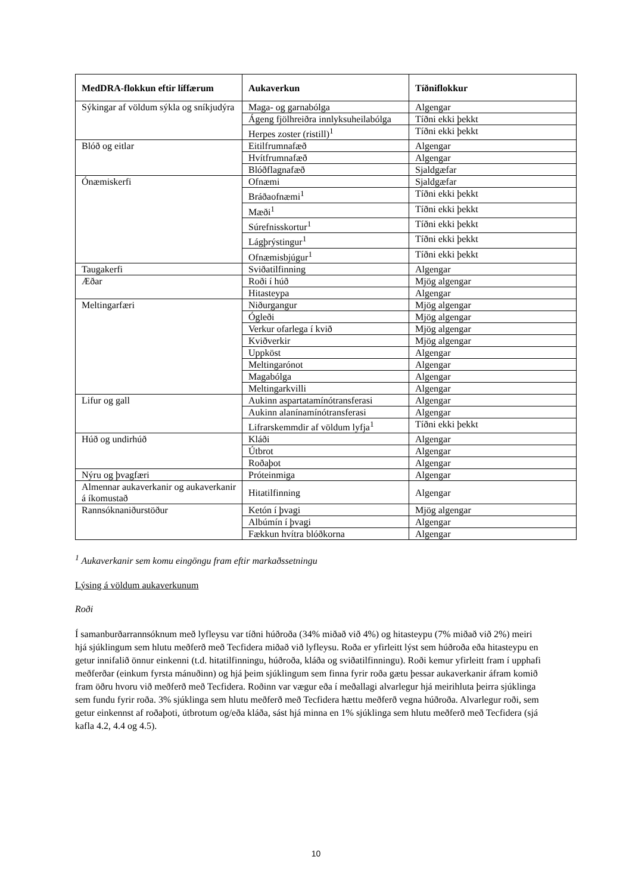| MedDRA-flokkun eftir líffærum | Aukaverkun | Tíðniflokkur |
| --- | --- | --- |
| Sýkingar af völdum sýkla og sníkjudýra | Maga- og garnabólga | Algengar |
| | Ágeng fjölhreiðra innlyksuheilabólga | Tíðni ekki þekkt |
| | Herpes zoster (ristill)<sup>1</sup> | Tíðni ekki þekkt |
| Blóð og eitlar | Eitilfrumnafæð | Algengar |
| | Hvítfrumnafæð | Algengar |
| | Blóðflagnafæð | Sjaldgæfar |
| Ónæmiskerfi | Ofnæmi | Sjaldgæfar |
| | Bráðaofnæmi<sup>1</sup> | Tíðni ekki þekkt |
| | Mæði<sup>1</sup> | Tíðni ekki þekkt |
| | Súrefnisskortur<sup>1</sup> | Tíðni ekki þekkt |
| | Lágþrýstingur<sup>1</sup> | Tíðni ekki þekkt |
| | Ofnæmisbjúgur<sup>1</sup> | Tíðni ekki þekkt |
| Taugakerfi | Sviðatilfinning | Algengar |
| Æðar | Roði í húð | Mjög algengar |
| | Hitasteypa | Algengar |
| Meltingarfæri | Niðurgangur | Mjög algengar |
| | Ógleði | Mjög algengar |
| | Verkur ofarlega í kvið | Mjög algengar |
| | Kviðverkir | Mjög algengar |
| | Uppköst | Algengar |
| | Meltingarónot | Algengar |
| | Magabólga | Algengar |
| | Meltingarkvilli | Algengar |
| Lifur og gall | Aukinn aspartatamínótransferasi | Algengar |
| | Aukinn alanínamínótransferasi | Algengar |
| | Lifrarskemmdir af völdum lyfja<sup>1</sup> | Tíðni ekki þekkt |
| Húð og undirhúð | Kláði | Algengar |
| | Útbrot | Algengar |
| | Roðaþot | Algengar |
| Nýru og þvagfæri | Próteinmiga | Algengar |
| Almennar aukaverkanir og aukaverkanir á íkomustað | Hitatilfinning | Algengar |
| Rannsóknaniðurstöður | Ketón í þvagi | Mjög algengar |
| | Albúmín í þvagi | Algengar |
| | Fækkun hvítra blóðkorna | Algengar |
<sup>1</sup> Aukaverkanir sem komu eingöngu fram eftir markaðssetningu
Lýsing á völdum aukaverkunum
Roði
Í samanburðarrannsóknum með lyfleysu var tíðni húðroða (34% miðað við 4%) og hitasteypu (7% miðað við 2%) meiri hjá sjúklingum sem hlutu meðferð með Tecfidera miðað við lyfleysu. Roða er yfirleitt lýst sem húðroða eða hitasteypu en getur innifalið önnur einkenni (t.d. hitatilfinningu, húðroða, kláða og sviðatilfinningu). Roði kemur yfirleitt fram í upphafi meðferðar (einkum fyrsta mánuðinn) og hjá þeim sjúklingum sem finna fyrir roða gætu þessar aukaverkanir áfram komið fram öðru hvoru við meðferð með Tecfidera. Roðinn var vægur eða í meðallagi alvarlegur hjá meirihluta þeirra sjúklinga sem fundu fyrir roða. 3% sjúklinga sem hlutu meðferð með Tecfidera hættu meðferð vegna húðroða. Alvarlegur roði, sem getur einkennst af roðaþoti, útbrotum og/eða kláða, sást hjá minna en 1% sjúklinga sem hlutu meðferð með Tecfidera (sjá kafla 4.2, 4.4 og 4.5).
10